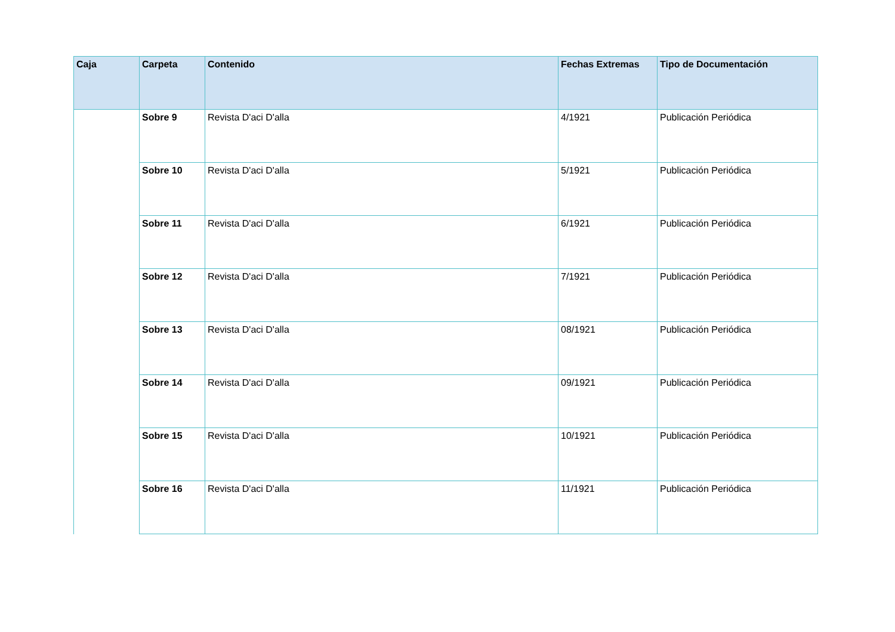| Caja | Carpeta | Contenido | Fechas Extremas | Tipo de Documentación |
| --- | --- | --- | --- | --- |
| | Sobre 9 | Revista D'aci D'alla | 4/1921 | Publicación Periódica |
| | Sobre 10 | Revista D'aci D'alla | 5/1921 | Publicación Periódica |
| | Sobre 11 | Revista D'aci D'alla | 6/1921 | Publicación Periódica |
| | Sobre 12 | Revista D'aci D'alla | 7/1921 | Publicación Periódica |
| | Sobre 13 | Revista D'aci D'alla | 08/1921 | Publicación Periódica |
| | Sobre 14 | Revista D'aci D'alla | 09/1921 | Publicación Periódica |
| | Sobre 15 | Revista D'aci D'alla | 10/1921 | Publicación Periódica |
| | Sobre 16 | Revista D'aci D'alla | 11/1921 | Publicación Periódica |